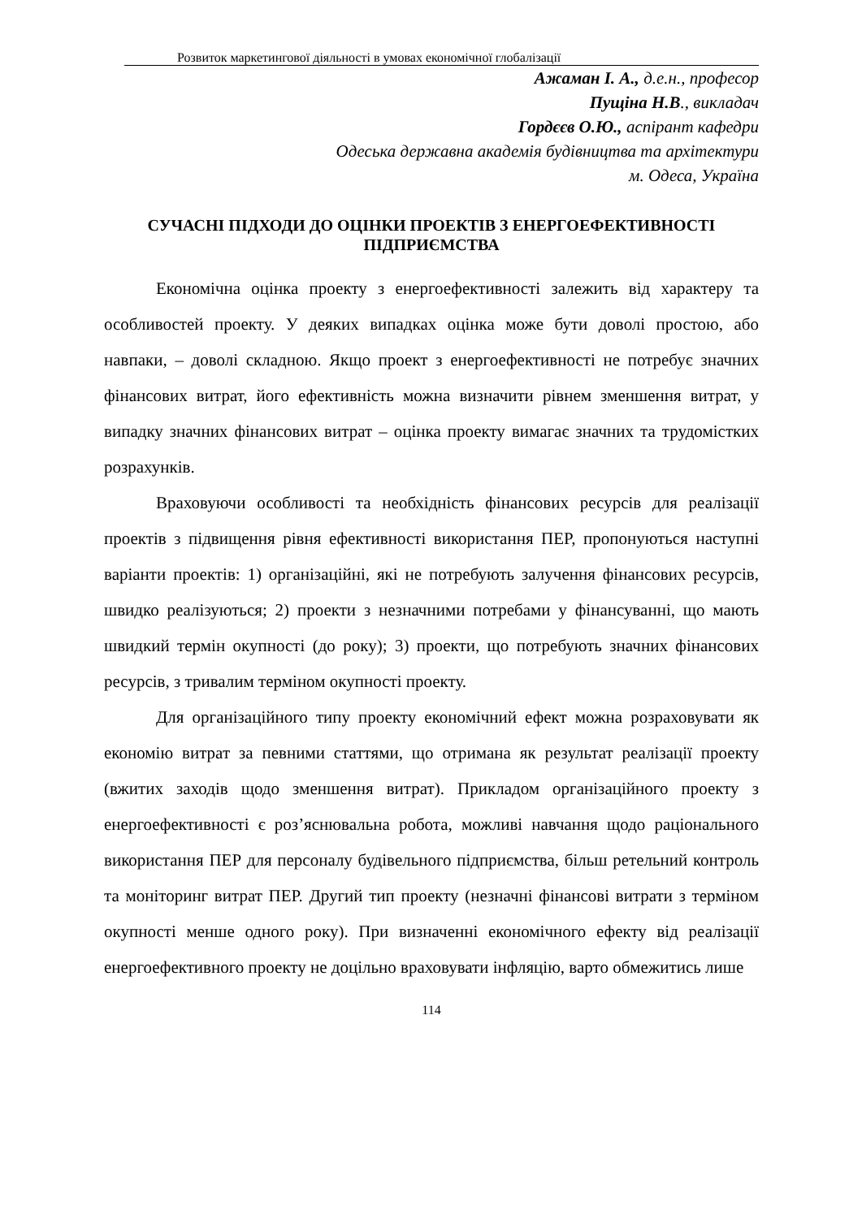Розвиток маркетингової діяльності в умовах економічної глобалізації
Ажаман І. А., д.е.н., професор
Пущіна Н.В., викладач
Гордєєв О.Ю., аспірант кафедри
Одеська державна академія будівництва та архітектури
м. Одеса, Україна
СУЧАСНІ ПІДХОДИ ДО ОЦІНКИ ПРОЕКТІВ З ЕНЕРГОЕФЕКТИВНОСТІ ПІДПРИЄМСТВА
Економічна оцінка проекту з енергоефективності залежить від характеру та особливостей проекту. У деяких випадках оцінка може бути доволі простою, або навпаки, – доволі складною. Якщо проект з енергоефективності не потребує значних фінансових витрат, його ефективність можна визначити рівнем зменшення витрат, у випадку значних фінансових витрат – оцінка проекту вимагає значних та трудомістких розрахунків.
Враховуючи особливості та необхідність фінансових ресурсів для реалізації проектів з підвищення рівня ефективності використання ПЕР, пропонуються наступні варіанти проектів: 1) організаційні, які не потребують залучення фінансових ресурсів, швидко реалізуються; 2) проекти з незначними потребами у фінансуванні, що мають швидкий термін окупності (до року); 3) проекти, що потребують значних фінансових ресурсів, з тривалим терміном окупності проекту.
Для організаційного типу проекту економічний ефект можна розраховувати як економію витрат за певними статтями, що отримана як результат реалізації проекту (вжитих заходів щодо зменшення витрат). Прикладом організаційного проекту з енергоефективності є роз’яснювальна робота, можливі навчання щодо раціонального використання ПЕР для персоналу будівельного підприємства, більш ретельний контроль та моніторинг витрат ПЕР. Другий тип проекту (незначні фінансові витрати з терміном окупності менше одного року). При визначенні економічного ефекту від реалізації енергоефективного проекту не доцільно враховувати інфляцію, варто обмежитись лише
114